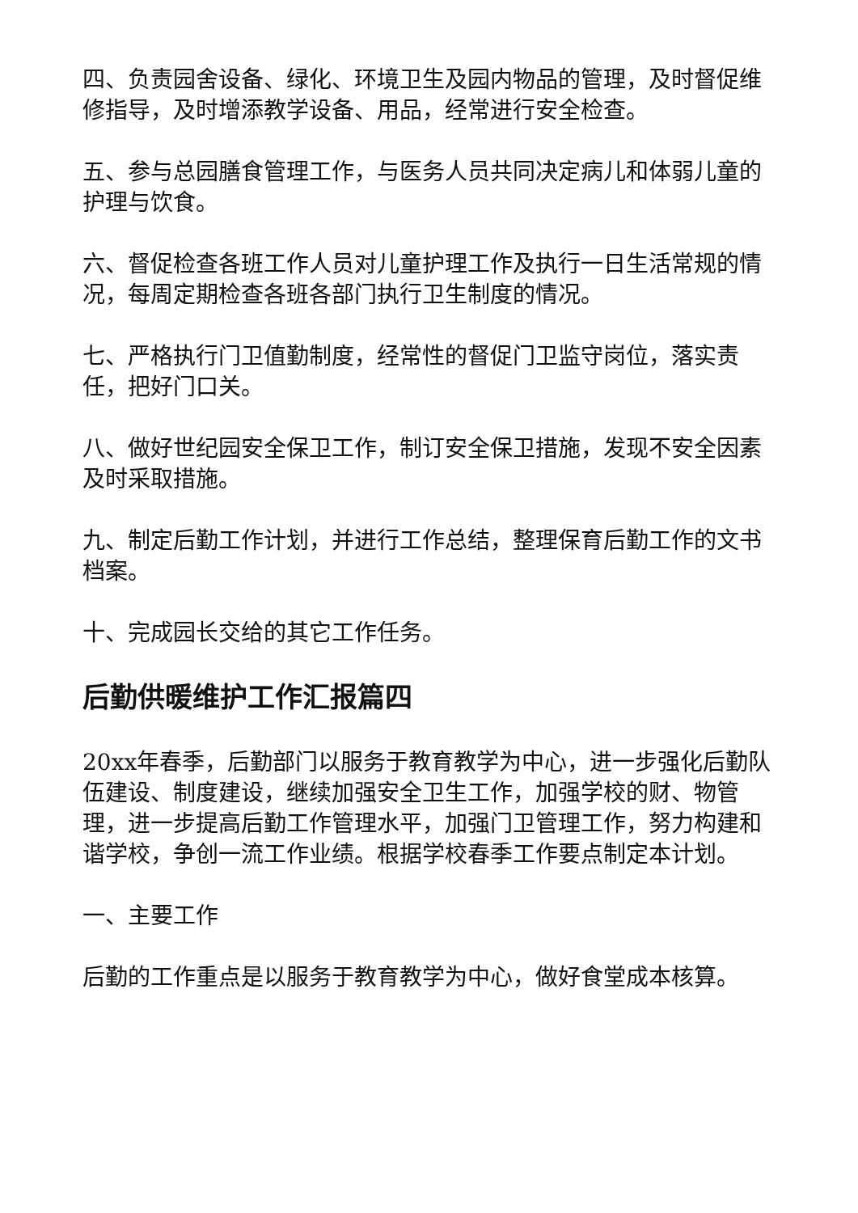四、负责园舍设备、绿化、环境卫生及园内物品的管理，及时督促维修指导，及时增添教学设备、用品，经常进行安全检查。
五、参与总园膳食管理工作，与医务人员共同决定病儿和体弱儿童的护理与饮食。
六、督促检查各班工作人员对儿童护理工作及执行一日生活常规的情况，每周定期检查各班各部门执行卫生制度的情况。
七、严格执行门卫值勤制度，经常性的督促门卫监守岗位，落实责任，把好门口关。
八、做好世纪园安全保卫工作，制订安全保卫措施，发现不安全因素及时采取措施。
九、制定后勤工作计划，并进行工作总结，整理保育后勤工作的文书档案。
十、完成园长交给的其它工作任务。
后勤供暖维护工作汇报篇四
20xx年春季，后勤部门以服务于教育教学为中心，进一步强化后勤队伍建设、制度建设，继续加强安全卫生工作，加强学校的财、物管理，进一步提高后勤工作管理水平，加强门卫管理工作，努力构建和谐学校，争创一流工作业绩。根据学校春季工作要点制定本计划。
一、主要工作
后勤的工作重点是以服务于教育教学为中心，做好食堂成本核算。